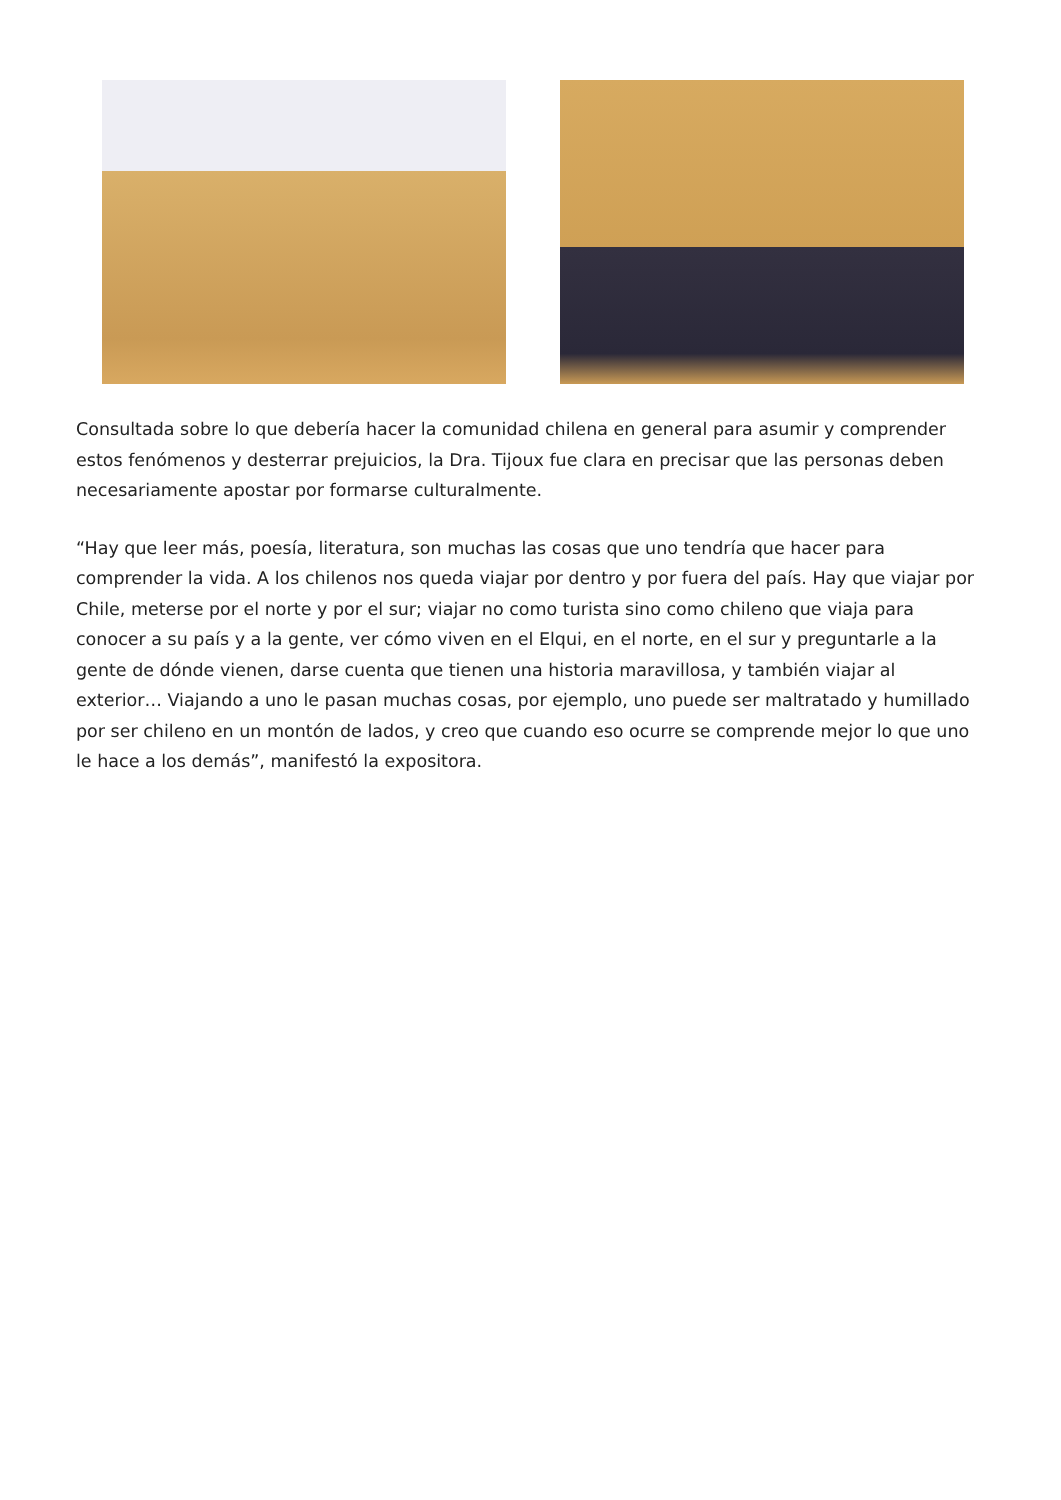Consultada sobre lo que debería hacer la comunidad chilena en general para asumir y comprender estos fenómenos y desterrar prejuicios, la Dra. Tijoux fue clara en precisar que las personas deben necesariamente apostar por formarse culturalmente.
“Hay que leer más, poesía, literatura, son muchas las cosas que uno tendría que hacer para comprender la vida. A los chilenos nos queda viajar por dentro y por fuera del país. Hay que viajar por Chile, meterse por el norte y por el sur; viajar no como turista sino como chileno que viaja para conocer a su país y a la gente, ver cómo viven en el Elqui, en el norte, en el sur y preguntarle a la gente de dónde vienen, darse cuenta que tienen una historia maravillosa, y también viajar al exterior… Viajando a uno le pasan muchas cosas, por ejemplo, uno puede ser maltratado y humillado por ser chileno en un montón de lados, y creo que cuando eso ocurre se comprende mejor lo que uno le hace a los demás”, manifestó la expositora.